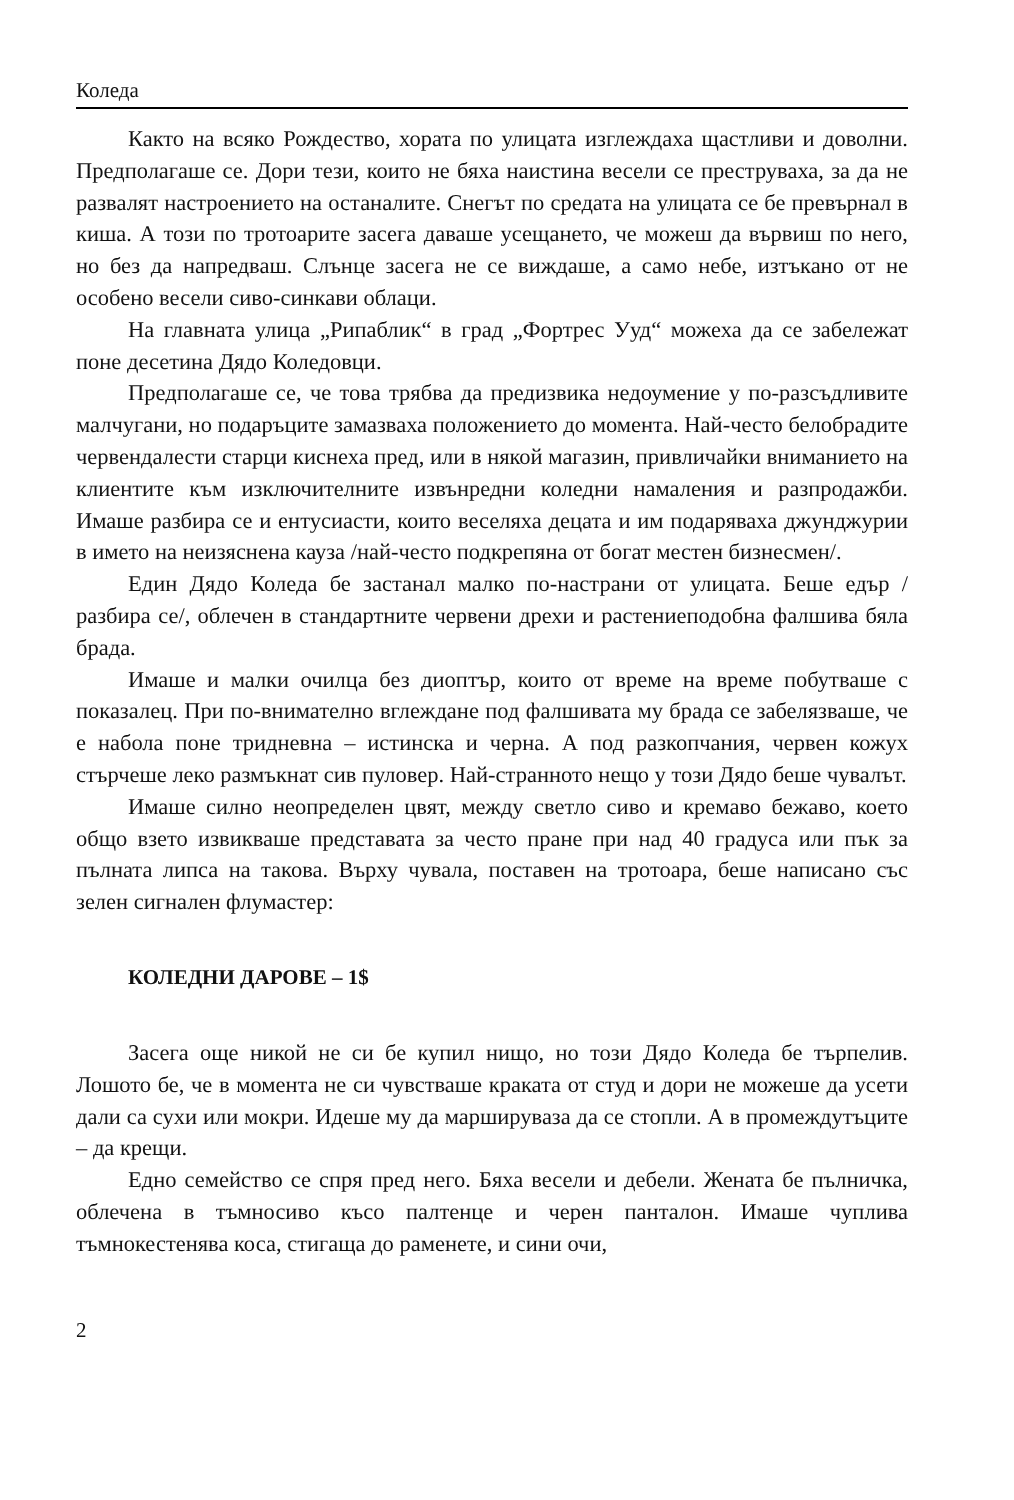Коледа
Както на всяко Рождество, хората по улицата изглеждаха щастливи и доволни. Предполагаше се. Дори тези, които не бяха наистина весели се преструваха, за да не развалят настроението на останалите. Снегът по средата на улицата се бе превърнал в киша. А този по тротоарите засега даваше усещането, че можеш да вървиш по него, но без да напредваш. Слънце засега не се виждаше, а само небе, изтъкано от не особено весели сиво-синкави облаци.
На главната улица „Рипаблик“ в град „Фортрес Ууд“ можеха да се забележат поне десетина Дядо Коледовци.
Предполагаше се, че това трябва да предизвика недоумение у по-разсъдливите малчугани, но подаръците замазваха положението до момента. Най-често белобрадите червендалести старци киснеха пред, или в някой магазин, привличайки вниманието на клиентите към изключителните извънредни коледни намаления и разпродажби. Имаше разбира се и ентусиасти, които веселяха децата и им подаряваха джунджурии в името на неизяснена кауза /най-често подкрепяна от богат местен бизнесмен/.
Един Дядо Коледа бе застанал малко по-настрани от улицата. Беше едър /разбира се/, облечен в стандартните червени дрехи и растениеподобна фалшива бяла брада.
Имаше и малки очилца без диоптър, които от време на време побутваше с показалец. При по-внимателно вглеждане под фалшивата му брада се забелязваше, че е набола поне тридневна – истинска и черна. А под разкопчания, червен кожух стърчеше леко размъкнат сив пуловер. Най-странното нещо у този Дядо беше чувалът.
Имаше силно неопределен цвят, между светло сиво и кремаво бежаво, което общо взето извикваше представата за често пране при над 40 градуса или пък за пълната липса на такова. Върху чувала, поставен на тротоара, беше написано със зелен сигнален флумастер:
КОЛЕДНИ ДАРОВЕ – 1$
Засега още никой не си бе купил нищо, но този Дядо Коледа бе търпелив. Лошото бе, че в момента не си чувстваше краката от студ и дори не можеше да усети дали са сухи или мокри. Идеше му да маршируваза да се стопли. А в промеждутъците – да крещи.
Едно семейство се спря пред него. Бяха весели и дебели. Жената бе пълничка, облечена в тъмносиво късо палтенце и черен панталон. Имаше чуплива тъмнокестенява коса, стигаща до раменете, и сини очи,
2